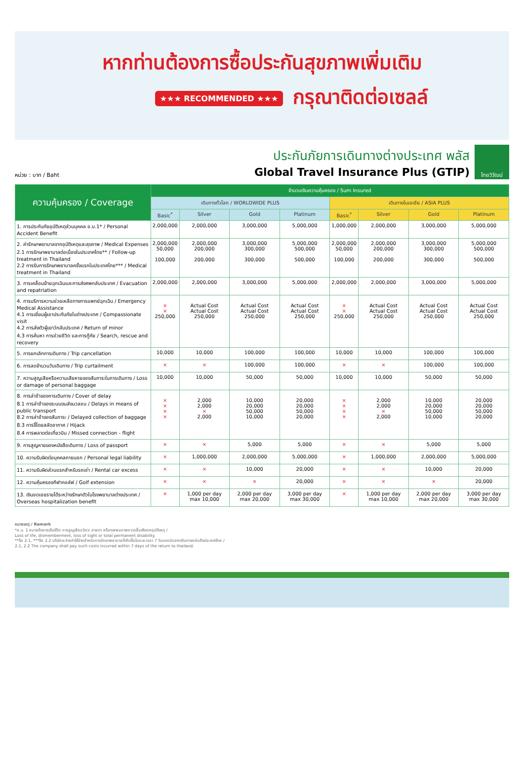หากท่านต้องการซื้อประกันสุขภาพเพิ่มเติม
★★★ RECOMMENDED ★★★ กรุณาติดต่อเซลล์
หน่วย : บาท / Baht
ประกันภัยการเดินทางต่างประเทศ พลัส
Global Travel Insurance Plus (GTIP)
ไทยวิวัฒน์
| ความคุ้มครอง / Coverage | จำนวนเงินความคุ้มครอง / Sum Insured | | | | | | | |
| --- | --- | --- | --- | --- | --- | --- | --- | --- |
| | เดินทางทั่วโลก / WORLDWIDE PLUS | | | | เดินทางในเอเชีย / ASIA PLUS | | | |
| | Basic<sup>*</sup> | Silver | Gold | Platinum | Basic<sup>*</sup> | Silver | Gold | Platinum |
| 1. การประกันภัยอุบัติเหตุส่วนบุคคล อ.บ.1* / Personal Accident Benefit | 2,000,000 | 2,000,000 | 3,000,000 | 5,000,000 | 1,000,000 | 2,000,000 | 3,000,000 | 5,000,000 |
| 2. ค่ารักษาพยาบาลจากอุบัติเหตุและสุขภาพ / Medical Expenses 2.1 การรักษาพยาบาลต่อเนื่องในประเทศไทย** / Follow-up treatment in Thailand 2.2 การรับการรักษาพยาบาลครั้งแรกในประเทศไทย*** / Medical treatment in Thailand | 2,000,000 50,000 100,000 | 2,000,000 200,000 200,000 | 3,000,000 300,000 300,000 | 5,000,000 500,000 500,000 | 2,000,000 50,000 100,000 | 2,000,000 200,000 200,000 | 3,000,000 300,000 300,000 | 5,000,000 500,000 500,000 |
| 3. การเคลื่อนย้ายฉุกเฉินและการส่งศพกลับประเทศ / Evacuation and repatriation | 2,000,000 | 2,000,000 | 3,000,000 | 5,000,000 | 2,000,000 | 2,000,000 | 3,000,000 | 5,000,000 |
| 4. การบริการความช่วยเหลือทางการแพทย์ฉุกเฉิน / Emergency Medical Assistance 4.1 การเยี่ยมผู้เอาประกันภัยในต่างประเทศ / Compassionate visit 4.2 การส่งตัวผู้เยาว์กลับประเทศ / Return of minor 4.3 การค้นหา การช่วยชีวิต และการกู้ภัย / Search, rescue and recovery | × × 250,000 | Actual Cost Actual Cost 250,000 | Actual Cost Actual Cost 250,000 | Actual Cost Actual Cost 250,000 | × × 250,000 | Actual Cost Actual Cost 250,000 | Actual Cost Actual Cost 250,000 | Actual Cost Actual Cost 250,000 |
| 5. การยกเลิกการเดินทาง / Trip cancellation | 10,000 | 10,000 | 100,000 | 100,000 | 10,000 | 10,000 | 100,000 | 100,000 |
| 6. การลดจำนวนวันเดินทาง / Trip curtailment | × | × | 100,000 | 100,000 | × | × | 100,000 | 100,000 |
| 7. ความสูญเสียหรือความเสียหายของสัมภาระในการเดินทาง / Loss or damage of personal baggage | 10,000 | 10,000 | 50,000 | 50,000 | 10,000 | 10,000 | 50,000 | 50,000 |
| 8. การล่าช้าของการเดินทาง / Cover of delay 8.1 การล่าช้าของระบบขนส่งมวลชน / Delays in means of public transport 8.2 การล่าช้าของสัมภาระ / Delayed collection of baggage 8.3 การจี้โดยสลัดอากาศ / Hijack 8.4 การพลาดต่อเที่ยวบิน / Missed connection - flight | × × × × | 2,000 2,000 × 2,000 | 10,000 20,000 50,000 10,000 | 20,000 20,000 50,000 20,000 | × × × × | 2,000 2,000 × 2,000 | 10,000 20,000 50,000 10,000 | 20,000 20,000 50,000 20,000 |
| 9. การสูญหายของหนังสือเดินทาง / Loss of passport | × | × | 5,000 | 5,000 | × | × | 5,000 | 5,000 |
| 10. ความรับผิดต่อบุคคลภายนอก / Personal legal liability | × | 1,000,000 | 2,000,000 | 5,000,000 | × | 1,000,000 | 2,000,000 | 5,000,000 |
| 11. ความรับผิดส่วนแรกสำหรับรถเช่า / Rental car excess | × | × | 10,000 | 20,000 | × | × | 10,000 | 20,000 |
| 12. ความคุ้มครองกีฬากอล์ฟ / Golf extension | × | × | × | 20,000 | × | × | × | 20,000 |
| 13. เงินชดเชยรายได้ระหว่างรักษาตัวในโรงพยาบาลต่างประเทศ / Overseas hospitalization benefit | × | 1,000 per day max 10,000 | 2,000 per day max 20,000 | 3,000 per day max 30,000 | × | 1,000 per day max 10,000 | 2,000 per day max 20,000 | 3,000 per day max 30,000 |
หมายเหตุ / Remark
*อ.บ. 1 หมายถึงการเสียชีวิต การสูญเสียอวัยวะ สายตา หรือทุพพลภาพถาวรสิ้นเชิงจากอุบัติเหตุ /
Loss of life, dismemberment, loss of sight or total permanent disability.
**ข้อ 2.1, ***ข้อ 2.2 บริษัทจะจ่ายค่าใช้จ่ายสำหรับการรักษาพยาบาลที่เกิดขึ้นในระยะเวลา 7 วันแรกนับจากเดินทางกลับถึงประเทศไทย /
2.1, 2.2 The company shall pay such costs incurred within 7 days of the return to thailand.